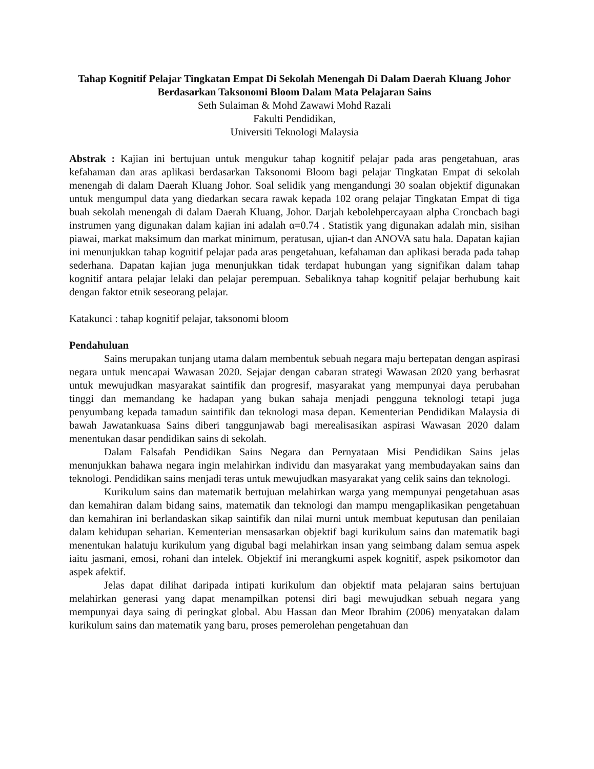Tahap Kognitif Pelajar Tingkatan Empat Di Sekolah Menengah Di Dalam Daerah Kluang Johor Berdasarkan Taksonomi Bloom Dalam Mata Pelajaran Sains
Seth Sulaiman & Mohd Zawawi Mohd Razali
Fakulti Pendidikan,
Universiti Teknologi Malaysia
Abstrak : Kajian ini bertujuan untuk mengukur tahap kognitif pelajar pada aras pengetahuan, aras kefahaman dan aras aplikasi berdasarkan Taksonomi Bloom bagi pelajar Tingkatan Empat di sekolah menengah di dalam Daerah Kluang Johor. Soal selidik yang mengandungi 30 soalan objektif digunakan untuk mengumpul data yang diedarkan secara rawak kepada 102 orang pelajar Tingkatan Empat di tiga buah sekolah menengah di dalam Daerah Kluang, Johor. Darjah kebolehpercayaan alpha Croncbach bagi instrumen yang digunakan dalam kajian ini adalah α=0.74 . Statistik yang digunakan adalah min, sisihan piawai, markat maksimum dan markat minimum, peratusan, ujian-t dan ANOVA satu hala. Dapatan kajian ini menunjukkan tahap kognitif pelajar pada aras pengetahuan, kefahaman dan aplikasi berada pada tahap sederhana. Dapatan kajian juga menunjukkan tidak terdapat hubungan yang signifikan dalam tahap kognitif antara pelajar lelaki dan pelajar perempuan. Sebaliknya tahap kognitif pelajar berhubung kait dengan faktor etnik seseorang pelajar.
Katakunci : tahap kognitif pelajar, taksonomi bloom
Pendahuluan
Sains merupakan tunjang utama dalam membentuk sebuah negara maju bertepatan dengan aspirasi negara untuk mencapai Wawasan 2020. Sejajar dengan cabaran strategi Wawasan 2020 yang berhasrat untuk mewujudkan masyarakat saintifik dan progresif, masyarakat yang mempunyai daya perubahan tinggi dan memandang ke hadapan yang bukan sahaja menjadi pengguna teknologi tetapi juga penyumbang kepada tamadun saintifik dan teknologi masa depan. Kementerian Pendidikan Malaysia di bawah Jawatankuasa Sains diberi tanggunjawab bagi merealisasikan aspirasi Wawasan 2020 dalam menentukan dasar pendidikan sains di sekolah.
Dalam Falsafah Pendidikan Sains Negara dan Pernyataan Misi Pendidikan Sains jelas menunjukkan bahawa negara ingin melahirkan individu dan masyarakat yang membudayakan sains dan teknologi. Pendidikan sains menjadi teras untuk mewujudkan masyarakat yang celik sains dan teknologi.
Kurikulum sains dan matematik bertujuan melahirkan warga yang mempunyai pengetahuan asas dan kemahiran dalam bidang sains, matematik dan teknologi dan mampu mengaplikasikan pengetahuan dan kemahiran ini berlandaskan sikap saintifik dan nilai murni untuk membuat keputusan dan penilaian dalam kehidupan seharian. Kementerian mensasarkan objektif bagi kurikulum sains dan matematik bagi menentukan halatuju kurikulum yang digubal bagi melahirkan insan yang seimbang dalam semua aspek iaitu jasmani, emosi, rohani dan intelek. Objektif ini merangkumi aspek kognitif, aspek psikomotor dan aspek afektif.
Jelas dapat dilihat daripada intipati kurikulum dan objektif mata pelajaran sains bertujuan melahirkan generasi yang dapat menampilkan potensi diri bagi mewujudkan sebuah negara yang mempunyai daya saing di peringkat global. Abu Hassan dan Meor Ibrahim (2006) menyatakan dalam kurikulum sains dan matematik yang baru, proses pemerolehan pengetahuan dan